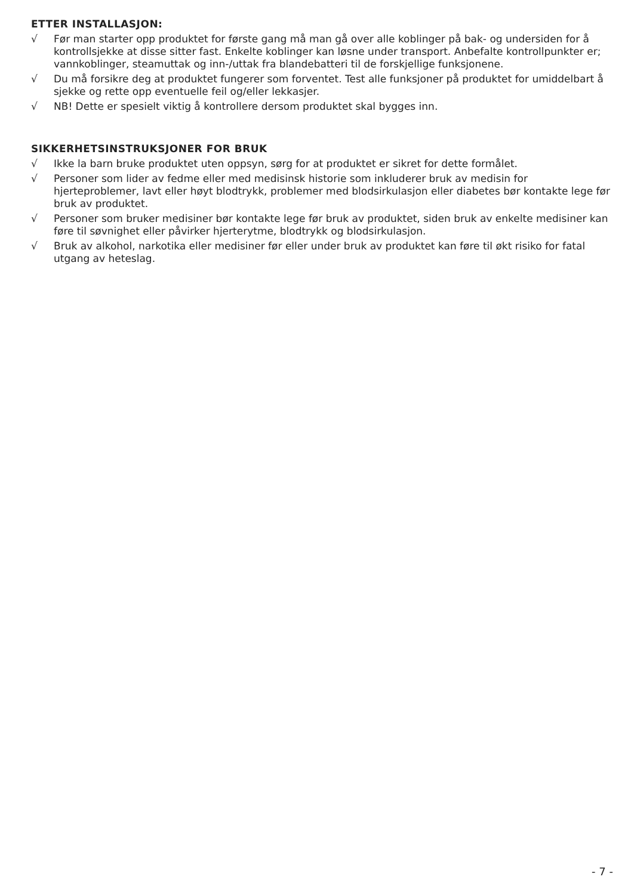ETTER INSTALLASJON:
√ Før man starter opp produktet for første gang må man gå over alle koblinger på bak- og undersiden for å kontrollsjekke at disse sitter fast. Enkelte koblinger kan løsne under transport. Anbefalte kontrollpunkter er; vannkoblinger, steamuttak og inn-/uttak fra blandebatteri til de forskjellige funksjonene.
√ Du må forsikre deg at produktet fungerer som forventet. Test alle funksjoner på produktet for umiddelbart å sjekke og rette opp eventuelle feil og/eller lekkasjer.
√ NB! Dette er spesielt viktig å kontrollere dersom produktet skal bygges inn.
SIKKERHETSINSTRUKSJONER FOR BRUK
√ Ikke la barn bruke produktet uten oppsyn, sørg for at produktet er sikret for dette formålet.
√ Personer som lider av fedme eller med medisinsk historie som inkluderer bruk av medisin for hjerteproblemer, lavt eller høyt blodtrykk, problemer med blodsirkulasjon eller diabetes bør kontakte lege før bruk av produktet.
√ Personer som bruker medisiner bør kontakte lege før bruk av produktet, siden bruk av enkelte medisiner kan føre til søvnighet eller påvirker hjerterytme, blodtrykk og blodsirkulasjon.
√ Bruk av alkohol, narkotika eller medisiner før eller under bruk av produktet kan føre til økt risiko for fatal utgang av heteslag.
- 7 -